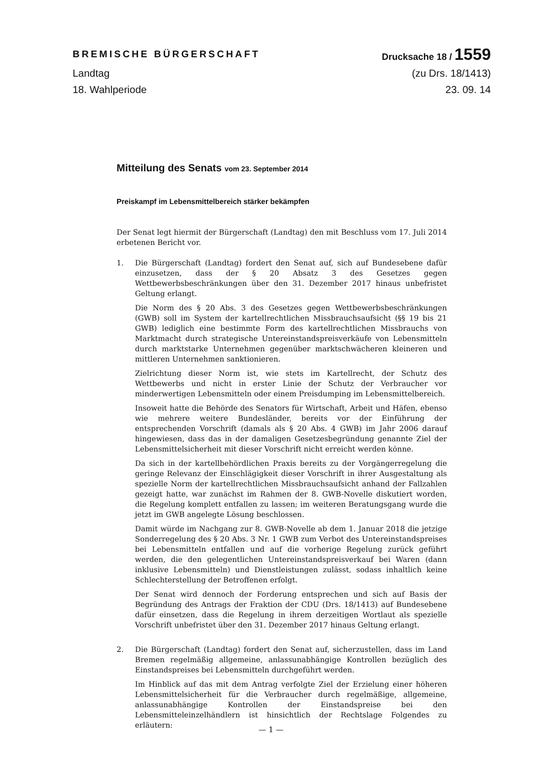BREMISCHE BÜRGERSCHAFT Drucksache 18 / 1559
Landtag (zu Drs. 18/1413)
18. Wahlperiode 23. 09. 14
Mitteilung des Senats vom 23. September 2014
Preiskampf im Lebensmittelbereich stärker bekämpfen
Der Senat legt hiermit der Bürgerschaft (Landtag) den mit Beschluss vom 17. Juli 2014 erbetenen Bericht vor.
1. Die Bürgerschaft (Landtag) fordert den Senat auf, sich auf Bundesebene dafür einzusetzen, dass der § 20 Absatz 3 des Gesetzes gegen Wettbewerbsbeschränkungen über den 31. Dezember 2017 hinaus unbefristet Geltung erlangt.
Die Norm des § 20 Abs. 3 des Gesetzes gegen Wettbewerbsbeschränkungen (GWB) soll im System der kartellrechtlichen Missbrauchsaufsicht (§§ 19 bis 21 GWB) lediglich eine bestimmte Form des kartellrechtlichen Missbrauchs von Marktmacht durch strategische Untereinstandspreisverkäufe von Lebensmitteln durch marktstarke Unternehmen gegenüber marktschwächeren kleineren und mittleren Unternehmen sanktionieren.
Zielrichtung dieser Norm ist, wie stets im Kartellrecht, der Schutz des Wettbewerbs und nicht in erster Linie der Schutz der Verbraucher vor minderwertigen Lebensmitteln oder einem Preisdumping im Lebensmittelbereich.
Insoweit hatte die Behörde des Senators für Wirtschaft, Arbeit und Häfen, ebenso wie mehrere weitere Bundesländer, bereits vor der Einführung der entsprechenden Vorschrift (damals als § 20 Abs. 4 GWB) im Jahr 2006 darauf hingewiesen, dass das in der damaligen Gesetzesbegründung genannte Ziel der Lebensmittelsicherheit mit dieser Vorschrift nicht erreicht werden könne.
Da sich in der kartellbehördlichen Praxis bereits zu der Vorgängerregelung die geringe Relevanz der Einschlägigkeit dieser Vorschrift in ihrer Ausgestaltung als spezielle Norm der kartellrechtlichen Missbrauchsaufsicht anhand der Fallzahlen gezeigt hatte, war zunächst im Rahmen der 8. GWB-Novelle diskutiert worden, die Regelung komplett entfallen zu lassen; im weiteren Beratungsgang wurde die jetzt im GWB angelegte Lösung beschlossen.
Damit würde im Nachgang zur 8. GWB-Novelle ab dem 1. Januar 2018 die jetzige Sonderregelung des § 20 Abs. 3 Nr. 1 GWB zum Verbot des Untereinstandspreises bei Lebensmitteln entfallen und auf die vorherige Regelung zurück geführt werden, die den gelegentlichen Untereinstandspreisverkauf bei Waren (dann inklusive Lebensmitteln) und Dienstleistungen zulässt, sodass inhaltlich keine Schlechterstellung der Betroffenen erfolgt.
Der Senat wird dennoch der Forderung entsprechen und sich auf Basis der Begründung des Antrags der Fraktion der CDU (Drs. 18/1413) auf Bundesebene dafür einsetzen, dass die Regelung in ihrem derzeitigen Wortlaut als spezielle Vorschrift unbefristet über den 31. Dezember 2017 hinaus Geltung erlangt.
2. Die Bürgerschaft (Landtag) fordert den Senat auf, sicherzustellen, dass im Land Bremen regelmäßig allgemeine, anlassunabhängige Kontrollen bezüglich des Einstandspreises bei Lebensmitteln durchgeführt werden.
Im Hinblick auf das mit dem Antrag verfolgte Ziel der Erzielung einer höheren Lebensmittelsicherheit für die Verbraucher durch regelmäßige, allgemeine, anlassunabhängige Kontrollen der Einstandspreise bei den Lebensmitteleinzelhändlern ist hinsichtlich der Rechtslage Folgendes zu erläutern:
— 1 —